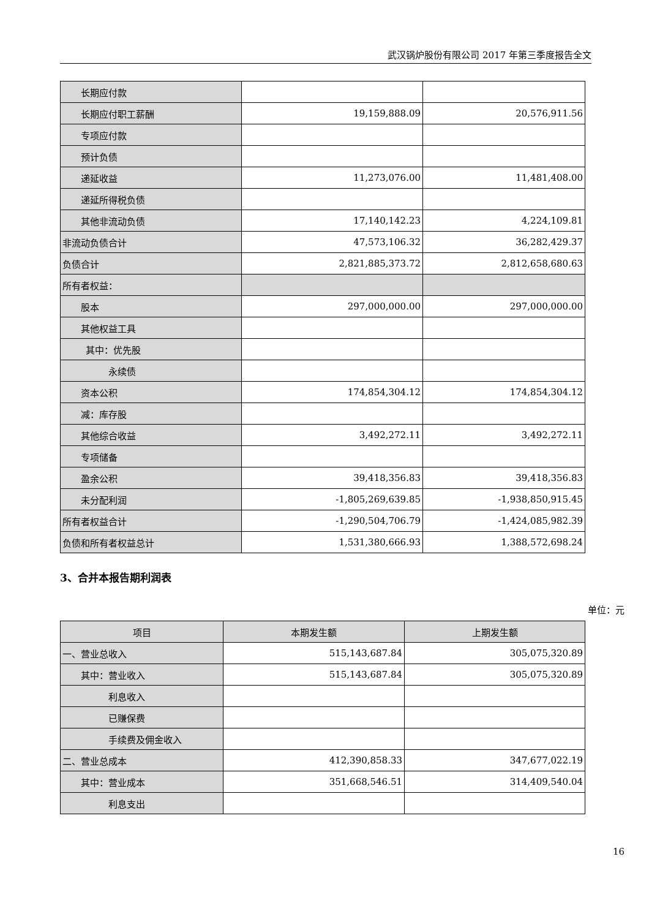武汉锅炉股份有限公司 2017 年第三季度报告全文
| 长期应付款 | | |
| 长期应付职工薪酬 | 19,159,888.09 | 20,576,911.56 |
| 专项应付款 | | |
| 预计负债 | | |
| 递延收益 | 11,273,076.00 | 11,481,408.00 |
| 递延所得税负债 | | |
| 其他非流动负债 | 17,140,142.23 | 4,224,109.81 |
| 非流动负债合计 | 47,573,106.32 | 36,282,429.37 |
| 负债合计 | 2,821,885,373.72 | 2,812,658,680.63 |
| 所有者权益： | | |
| 股本 | 297,000,000.00 | 297,000,000.00 |
| 其他权益工具 | | |
| 其中：优先股 | | |
| 永续债 | | |
| 资本公积 | 174,854,304.12 | 174,854,304.12 |
| 减：库存股 | | |
| 其他综合收益 | 3,492,272.11 | 3,492,272.11 |
| 专项储备 | | |
| 盈余公积 | 39,418,356.83 | 39,418,356.83 |
| 未分配利润 | -1,805,269,639.85 | -1,938,850,915.45 |
| 所有者权益合计 | -1,290,504,706.79 | -1,424,085,982.39 |
| 负债和所有者权益总计 | 1,531,380,666.93 | 1,388,572,698.24 |
3、合并本报告期利润表
单位：元
| 项目 | 本期发生额 | 上期发生额 |
| --- | --- | --- |
| 一、营业总收入 | 515,143,687.84 | 305,075,320.89 |
| 其中：营业收入 | 515,143,687.84 | 305,075,320.89 |
| 利息收入 | | |
| 已赚保费 | | |
| 手续费及佣金收入 | | |
| 二、营业总成本 | 412,390,858.33 | 347,677,022.19 |
| 其中：营业成本 | 351,668,546.51 | 314,409,540.04 |
| 利息支出 | | |
16